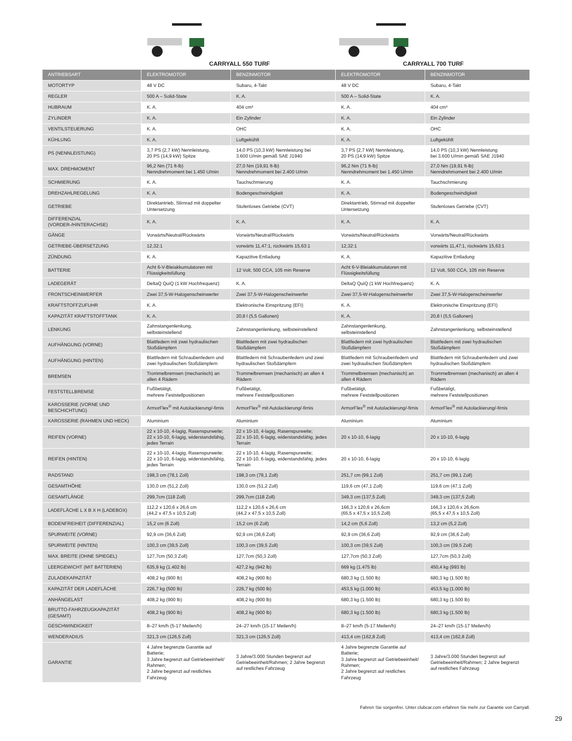CARRYALL 550 TURF CARRYALL 700 TURF
| ANTRIEBSART | ELEKTROMOTOR | BENZINMOTOR | ELEKTROMOTOR | BENZINMOTOR |
| --- | --- | --- | --- | --- |
| MOTORTYP | 48 V DC | Subaru, 4-Takt | 48 V DC | Subaru, 4-Takt |
| REGLER | 500 A – Solid-State | K. A. | 500 A – Solid-State | K. A. |
| HUBRAUM | K. A. | 404 cm³ | K. A. | 404 cm³ |
| ZYLINDER | K. A. | Ein Zylinder | K. A. | Ein Zylinder |
| VENTILSTEUERUNG | K. A. | OHC | K. A. | OHC |
| KÜHLUNG | K. A. | Luftgekühlt | K. A. | Luftgekühlt |
| PS (NENNLEISTUNG) | 3,7 PS (2,7 kW) Nennleistung, 20 PS (14,9 kW) Spitze | 14,0 PS (10,3 kW) Nennleistung bei 3.600 U/min gemäß SAE J1940 | 3,7 PS (2,7 kW) Nennleistung, 20 PS (14,9 kW) Spitze | 14,0 PS (10,3 kW) Nennleistung bei 3.600 U/min gemäß SAE J1940 |
| MAX. DREHMOMENT | 96,2 Nm (71 ft-lb) Nenndrehmoment bei 1.450 U/min | 27,0 Nm (19,91 ft-lb) Nenndrehmoment bei 2.400 U/min | 96,2 Nm (71 ft-lb) Nenndrehmoment bei 1.450 U/min | 27,0 Nm (19,91 ft-lb) Nenndrehmoment bei 2.400 U/min |
| SCHMIERUNG | K. A. | Tauchschmierung | K. A. | Tauchschmierung |
| DREHZAHLREGELUNG | K. A. | Bodengeschwindigkeit | K. A. | Bodengeschwindigkeit |
| GETRIEBE | Direktantrieb, Stirnrad mit doppelter Untersetzung | Stufenloses Getriebe (CVT) | Direktantrieb, Stirnrad mit doppelter Untersetzung | Stufenloses Getriebe (CVT) |
| DIFFERENZIAL (VORDER-/HINTERACHSE) | K. A. | K. A. | K. A. | K. A. |
| GÄNGE | Vorwärts/Neutral/Rückwärts | Vorwärts/Neutral/Rückwärts | Vorwärts/Neutral/Rückwärts | Vorwärts/Neutral/Rückwärts |
| GETRIEBE-ÜBERSETZUNG | 12,32:1 | vorwärts 11,47:1, rückwärts 15,63:1 | 12,32:1 | vorwärts 11,47:1, rückwärts 15,63:1 |
| ZÜNDUNG | K. A. | Kapazitive Entladung | K. A. | Kapazitive Entladung |
| BATTERIE | Acht 6-V-Bleiakkumulatoren mit Flüssigkeitsfüllung | 12 Volt, 500 CCA, 105 min Reserve | Acht 6-V-Bleiakkumulatoren mit Flüssigkeitsfüllung | 12 Volt, 500 CCA, 105 min Reserve |
| LADEGERÄT | DeltaQ QuiQ (1 kW Hochfrequenz) | K. A. | DeltaQ QuiQ (1 kW Hochfrequenz) | K. A. |
| FRONTSCHEINWERFER | Zwei 37,5-W-Halogenscheinwerfer | Zwei 37,5-W-Halogenscheinwerfer | Zwei 37,5-W-Halogenscheinwerfer | Zwei 37,5-W-Halogenscheinwerfer |
| KRAFTSTOFFZUFUHR | K. A. | Elektronische Einspritzung (EFI) | K. A. | Elektronische Einspritzung (EFI) |
| KAPAZITÄT KRAFTSTOFFTANK | K. A. | 20,8 l (5,5 Gallonen) | K. A. | 20,8 l (5,5 Gallonen) |
| LENKUNG | Zahnstangenlenkung, selbsteinstellend | Zahnstangenlenkung, selbsteinstellend | Zahnstangenlenkung, selbsteinstellend | Zahnstangenlenkung, selbsteinstellend |
| AUFHÄNGUNG (VORNE) | Blattfedern mit zwei hydraulischen Stoßdämpfern | Blattfedern mit zwei hydraulischen Stoßdämpfern | Blattfedern mit zwei hydraulischen Stoßdämpfern | Blattfedern mit zwei hydraulischen Stoßdämpfern |
| AUFHÄNGUNG (HINTEN) | Blattfedern mit Schraubenfedern und zwei hydraulischen Stoßdämpfern | Blattfedern mit Schraubenfedern und zwei hydraulischen Stoßdämpfern | Blattfedern mit Schraubenfedern und zwei hydraulischen Stoßdämpfern | Blattfedern mit Schraubenfedern und zwei hydraulischen Stoßdämpfern |
| BREMSEN | Trommelbremsen (mechanisch) an allen 4 Rädern | Trommelbremsen (mechanisch) an allen 4 Rädern | Trommelbremsen (mechanisch) an allen 4 Rädern | Trommelbremsen (mechanisch) an allen 4 Rädern |
| FESTSTELLBREMSE | Fußbetätigt, mehrere Feststellpositionen | Fußbetätigt, mehrere Feststellpositionen | Fußbetätigt, mehrere Feststellpositionen | Fußbetätigt, mehrere Feststellpositionen |
| KAROSSERIE (VORNE UND BESCHICHTUNG) | ArmorFlex<sup>®</sup> mit Autolackierung/-firnis | ArmorFlex<sup>®</sup> mit Autolackierung/-firnis | ArmorFlex<sup>®</sup> mit Autolackierung/-firnis | ArmorFlex<sup>®</sup> mit Autolackierung/-firnis |
| KAROSSERIE (RAHMEN UND HECK) | Aluminium | Aluminium | Aluminium | Aluminium |
| REIFEN (VORNE) | 22 x 10-10, 4-lagig, Rasenspurweite; 22 x 10-10, 6-lagig, widerstandsfähig, jedes Terrain | 22 x 10-10, 4-lagig, Rasenspurweite; 22 x 10-10, 6-lagig, widerstandsfähig, jedes Terrain | 20 x 10-10, 6-lagig | 20 x 10-10, 6-lagig |
| REIFEN (HINTEN) | 22 x 10-10, 4-lagig, Rasenspurweite; 22 x 10-10, 6-lagig, widerstandsfähig, jedes Terrain | 22 x 10-10, 4-lagig, Rasenspurweite; 22 x 10-10, 6-lagig, widerstandsfähig, jedes Terrain | 20 x 10-10, 6-lagig | 20 x 10-10, 6-lagig |
| RADSTAND | 198,3 cm (78,1 Zoll) | 198,3 cm (78,1 Zoll) | 251,7 cm (99,1 Zoll) | 251,7 cm (99,1 Zoll) |
| GESAMTHÖHE | 130,0 cm (51,2 Zoll) | 130,0 cm (51,2 Zoll) | 119,6 cm (47,1 Zoll) | 119,6 cm (47,1 Zoll) |
| GESAMTLÄNGE | 299,7cm (118 Zoll) | 299,7cm (118 Zoll) | 349,3 cm (137,5 Zoll) | 349,3 cm (137,5 Zoll) |
| LADEFLÄCHE L X B X H (LADEBOX) | 112,2 x 120,6 x 26,6 cm (44,2 x 47,5 x 10,5 Zoll) | 112,2 x 120,6 x 26,6 cm (44,2 x 47,5 x 10,5 Zoll) | 166,3 x 120,6 x 26,6cm (65,5 x 47,5 x 10,5 Zoll) | 166,3 x 120,6 x 26,6cm (65,5 x 47,5 x 10,5 Zoll) |
| BODENFREIHEIT (DIFFERENZIAL) | 15,2 cm (6 Zoll) | 15,2 cm (6 Zoll) | 14,2 cm (5,6 Zoll) | 13,2 cm (5,2 Zoll) |
| SPURWEITE (VORNE) | 92,9 cm (36,6 Zoll) | 92,9 cm (36,6 Zoll) | 92,9 cm (36,6 Zoll) | 92,9 cm (36,6 Zoll) |
| SPURWEITE (HINTEN) | 100,3 cm (39,5 Zoll) | 100,3 cm (39,5 Zoll) | 100,3 cm (39,5 Zoll) | 100,3 cm (39,5 Zoll) |
| MAX. BREITE (OHNE SPIEGEL) | 127,7cm (50,3 Zoll) | 127,7cm (50,3 Zoll) | 127,7cm (50,3 Zoll) | 127,7cm (50,3 Zoll) |
| LEERGEWICHT (MIT BATTERIEN) | 635,9 kg (1.402 lb) | 427,2 kg (942 lb) | 669 kg (1.475 lb) | 450,4 kg (993 lb) |
| ZULADEKAPAZITÄT | 408,2 kg (900 lb) | 408,2 kg (900 lb) | 680,3 kg (1.500 lb) | 680,3 kg (1.500 lb) |
| KAPAZITÄT DER LADEFLÄCHE | 226,7 kg (500 lb) | 226,7 kg (500 lb) | 453,5 kg (1.000 lb) | 453,5 kg (1.000 lb) |
| ANHÄNGELAST | 408,2 kg (900 lb) | 408,2 kg (900 lb) | 680,3 kg (1.500 lb) | 680,3 kg (1.500 lb) |
| BRUTTO-FAHRZEUGKAPAZITÄT (GESAMT) | 408,2 kg (900 lb) | 408,2 kg (900 lb) | 680,3 kg (1.500 lb) | 680,3 kg (1.500 lb) |
| GESCHWINDIGKEIT | 8–27 km/h (5-17 Meilen/h) | 24–27 km/h (15-17 Meilen/h) | 8–27 km/h (5-17 Meilen/h) | 24–27 km/h (15-17 Meilen/h) |
| WENDERADIUS | 321,3 cm (126,5 Zoll) | 321,3 cm (126,5 Zoll) | 413,4 cm (162,8 Zoll) | 413,4 cm (162,8 Zoll) |
| GARANTIE | 4 Jahre begrenzte Garantie auf Batterie; 3 Jahre begrenzt auf Getriebeeinheit/ Rahmen; 2 Jahre begrenzt auf restliches Fahrzeug | 3 Jahre/3.000 Stunden begrenzt auf Getriebeeinheit/Rahmen; 2 Jahre begrenzt auf restliches Fahrzeug | 4 Jahre begrenzte Garantie auf Batterie; 3 Jahre begrenzt auf Getriebeeinheit/ Rahmen; 2 Jahre begrenzt auf restliches Fahrzeug | 3 Jahre/3.000 Stunden begrenzt auf Getriebeeinheit/Rahmen; 2 Jahre begrenzt auf restliches Fahrzeug |
Fahren Sie sorgenfrei. Unter clubcar.com erfahren Sie mehr zur Garantie von Carryall.
29